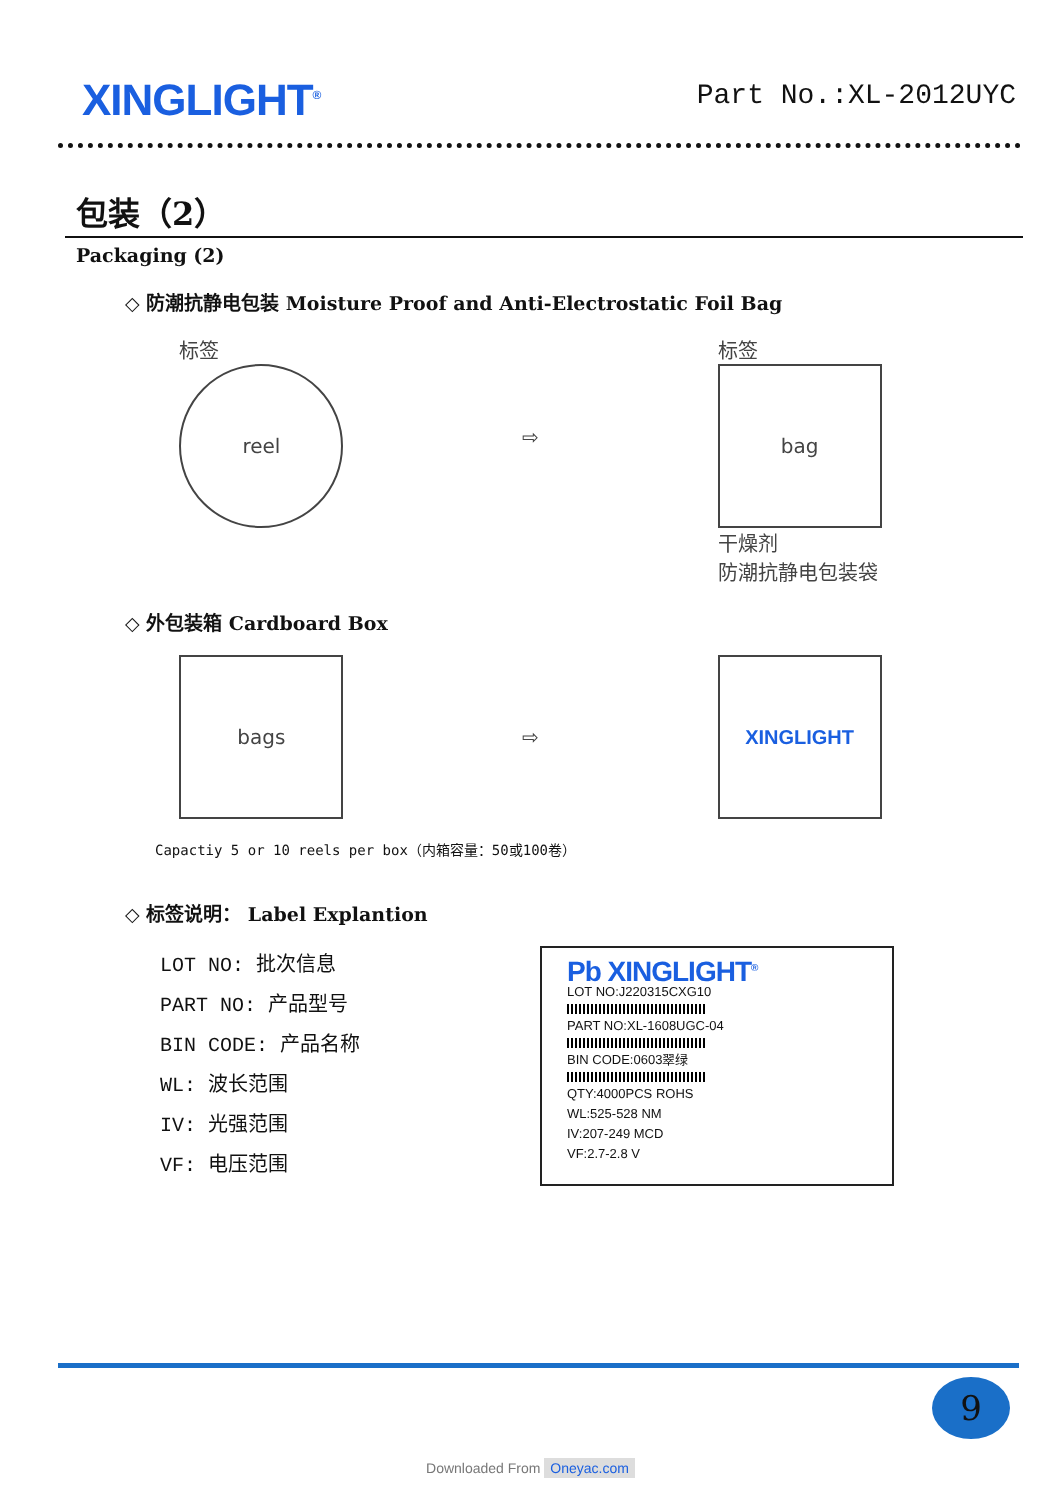XINGLIGHT<sup>®</sup>
Part No.:XL-2012UYC
包装（2）
Packaging (2)
◇ 防潮抗静电包装 Moisture Proof and Anti-Electrostatic Foil Bag
标签
reel
⇨
标签
bag
干燥剂
防潮抗静电包装袋
◇ 外包装箱 Cardboard Box
bags
⇨
XINGLIGHT
Capactiy 5 or 10 reels per box（内箱容量：50或100卷）
◇ 标签说明： Label Explantion
LOT NO: 批次信息
PART NO: 产品型号
BIN CODE: 产品名称
WL: 波长范围
IV: 光强范围
VF: 电压范围
Pb XINGLIGHT<sup>®</sup>
LOT NO:J220315CXG10
PART NO:XL-1608UGC-04
BIN CODE:0603翠绿
QTY:4000PCS ROHS
WL:525-528 NM
IV:207-249 MCD
VF:2.7-2.8 V
9
Downloaded From Oneyac.com